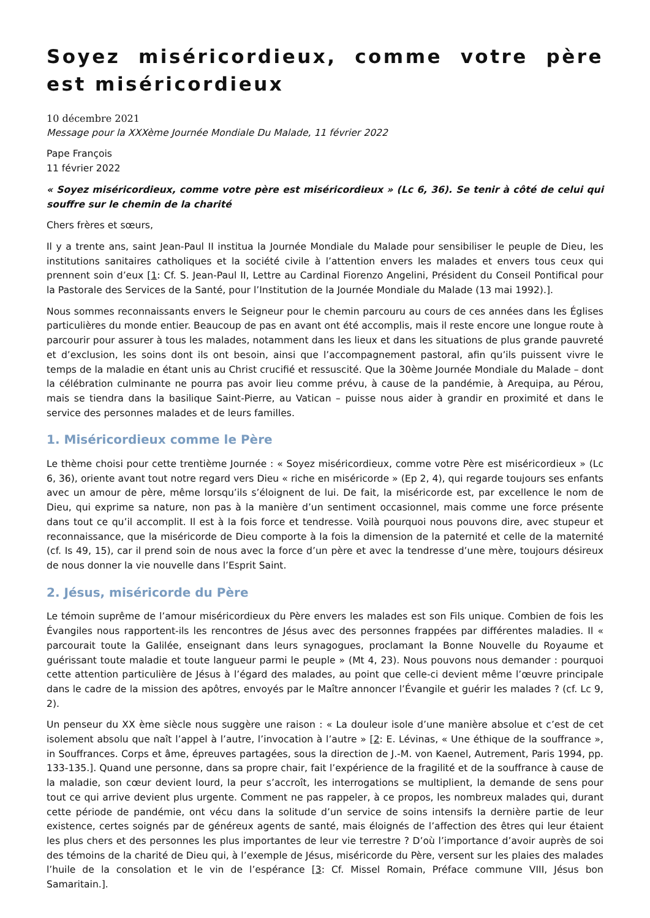Soyez miséricordieux, comme votre père est miséricordieux
10 décembre 2021
Message pour la XXXème Journée Mondiale Du Malade, 11 février 2022
Pape François
11 février 2022
« Soyez miséricordieux, comme votre père est miséricordieux » (Lc 6, 36). Se tenir à côté de celui qui souffre sur le chemin de la charité
Chers frères et sœurs,
Il y a trente ans, saint Jean-Paul II institua la Journée Mondiale du Malade pour sensibiliser le peuple de Dieu, les institutions sanitaires catholiques et la société civile à l’attention envers les malades et envers tous ceux qui prennent soin d’eux [1: Cf. S. Jean-Paul II, Lettre au Cardinal Fiorenzo Angelini, Président du Conseil Pontifical pour la Pastorale des Services de la Santé, pour l’Institution de la Journée Mondiale du Malade (13 mai 1992).].
Nous sommes reconnaissants envers le Seigneur pour le chemin parcouru au cours de ces années dans les Églises particulières du monde entier. Beaucoup de pas en avant ont été accomplis, mais il reste encore une longue route à parcourir pour assurer à tous les malades, notamment dans les lieux et dans les situations de plus grande pauvreté et d’exclusion, les soins dont ils ont besoin, ainsi que l’accompagnement pastoral, afin qu’ils puissent vivre le temps de la maladie en étant unis au Christ crucifié et ressuscité. Que la 30ème Journée Mondiale du Malade – dont la célébration culminante ne pourra pas avoir lieu comme prévu, à cause de la pandémie, à Arequipa, au Pérou, mais se tiendra dans la basilique Saint-Pierre, au Vatican – puisse nous aider à grandir en proximité et dans le service des personnes malades et de leurs familles.
1. Miséricordieux comme le Père
Le thème choisi pour cette trentième Journée : « Soyez miséricordieux, comme votre Père est miséricordieux » (Lc 6, 36), oriente avant tout notre regard vers Dieu « riche en miséricorde » (Ep 2, 4), qui regarde toujours ses enfants avec un amour de père, même lorsqu’ils s’éloignent de lui. De fait, la miséricorde est, par excellence le nom de Dieu, qui exprime sa nature, non pas à la manière d’un sentiment occasionnel, mais comme une force présente dans tout ce qu’il accomplit. Il est à la fois force et tendresse. Voilà pourquoi nous pouvons dire, avec stupeur et reconnaissance, que la miséricorde de Dieu comporte à la fois la dimension de la paternité et celle de la maternité (cf. Is 49, 15), car il prend soin de nous avec la force d’un père et avec la tendresse d’une mère, toujours désireux de nous donner la vie nouvelle dans l’Esprit Saint.
2. Jésus, miséricorde du Père
Le témoin suprême de l’amour miséricordieux du Père envers les malades est son Fils unique. Combien de fois les Évangiles nous rapportent-ils les rencontres de Jésus avec des personnes frappées par différentes maladies. Il « parcourait toute la Galilée, enseignant dans leurs synagogues, proclamant la Bonne Nouvelle du Royaume et guérissant toute maladie et toute langueur parmi le peuple » (Mt 4, 23). Nous pouvons nous demander : pourquoi cette attention particulière de Jésus à l’égard des malades, au point que celle-ci devient même l’œuvre principale dans le cadre de la mission des apôtres, envoyés par le Maître annoncer l’Évangile et guérir les malades ? (cf. Lc 9, 2).
Un penseur du XX ème siècle nous suggère une raison : « La douleur isole d’une manière absolue et c’est de cet isolement absolu que naît l’appel à l’autre, l’invocation à l’autre » [2: E. Lévinas, « Une éthique de la souffrance », in Souffrances. Corps et âme, épreuves partagées, sous la direction de J.-M. von Kaenel, Autrement, Paris 1994, pp. 133-135.]. Quand une personne, dans sa propre chair, fait l’expérience de la fragilité et de la souffrance à cause de la maladie, son cœur devient lourd, la peur s’accroît, les interrogations se multiplient, la demande de sens pour tout ce qui arrive devient plus urgente. Comment ne pas rappeler, à ce propos, les nombreux malades qui, durant cette période de pandémie, ont vécu dans la solitude d’un service de soins intensifs la dernière partie de leur existence, certes soignés par de généreux agents de santé, mais éloignés de l’affection des êtres qui leur étaient les plus chers et des personnes les plus importantes de leur vie terrestre ? D’où l’importance d’avoir auprès de soi des témoins de la charité de Dieu qui, à l’exemple de Jésus, miséricorde du Père, versent sur les plaies des malades l’huile de la consolation et le vin de l’espérance [3: Cf. Missel Romain, Préface commune VIII, Jésus bon Samaritain.].